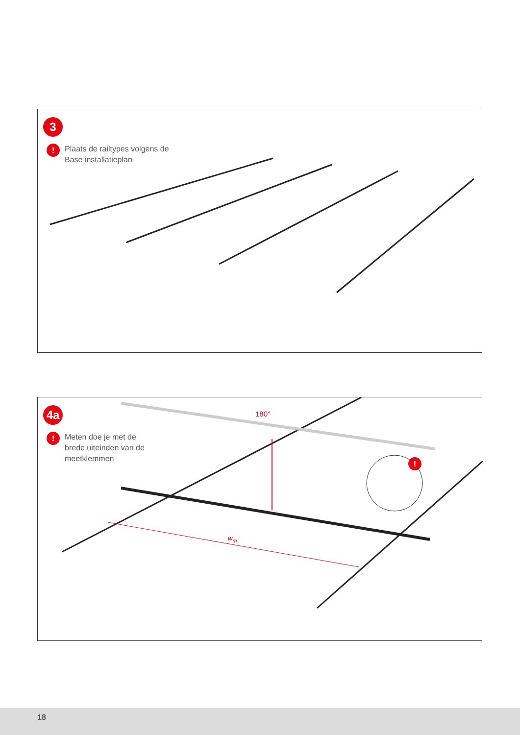3
!
Plaats de railtypes volgens de
Base installatieplan
4a
!
Meten doe je met de
brede uiteinden van de
meetklemmen
180°
w<sub>m</sub>
!
18